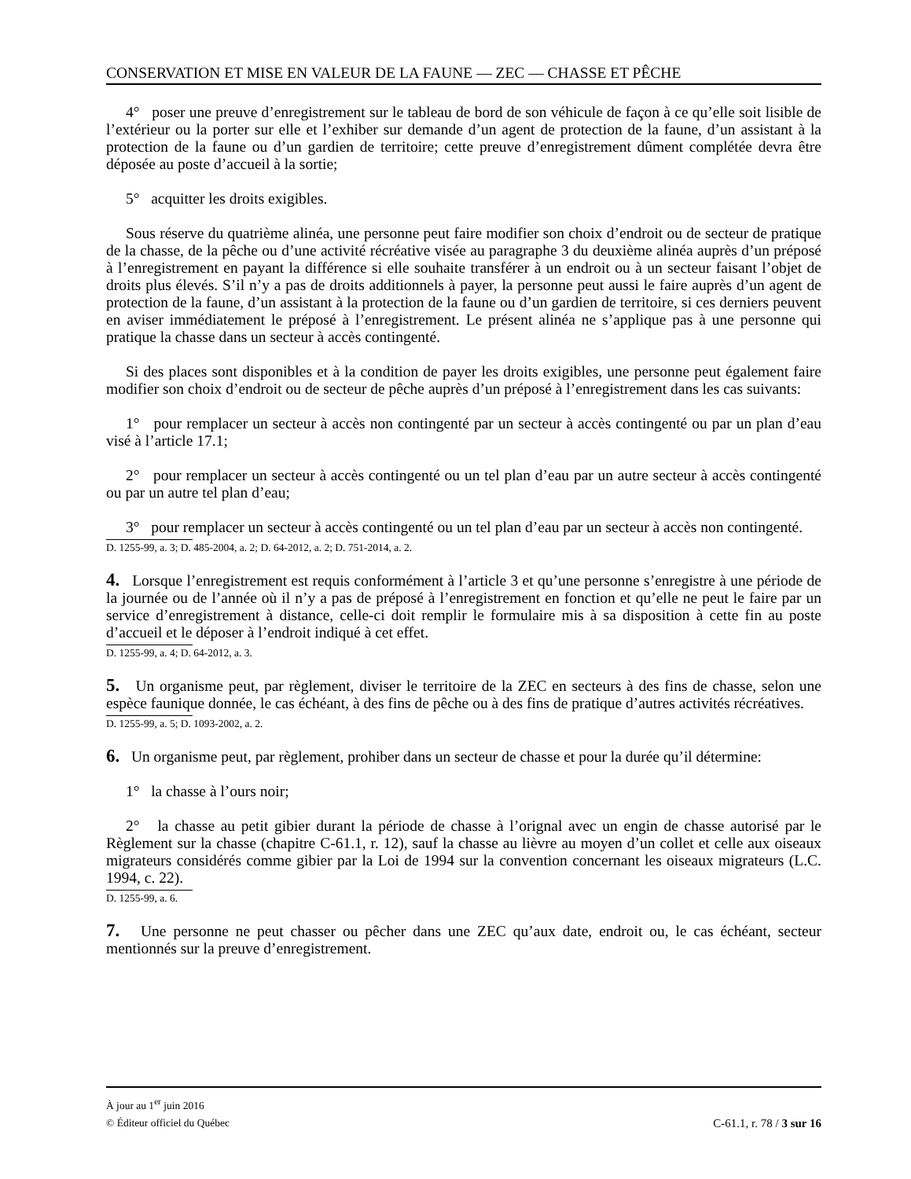CONSERVATION ET MISE EN VALEUR DE LA FAUNE — ZEC — CHASSE ET PÊCHE
4° poser une preuve d’enregistrement sur le tableau de bord de son véhicule de façon à ce qu’elle soit lisible de l’extérieur ou la porter sur elle et l’exhiber sur demande d’un agent de protection de la faune, d’un assistant à la protection de la faune ou d’un gardien de territoire; cette preuve d’enregistrement dûment complétée devra être déposée au poste d’accueil à la sortie;
5° acquitter les droits exigibles.
Sous réserve du quatrième alinéa, une personne peut faire modifier son choix d’endroit ou de secteur de pratique de la chasse, de la pêche ou d’une activité récréative visée au paragraphe 3 du deuxième alinéa auprès d’un préposé à l’enregistrement en payant la différence si elle souhaite transférer à un endroit ou à un secteur faisant l’objet de droits plus élevés. S’il n’y a pas de droits additionnels à payer, la personne peut aussi le faire auprès d’un agent de protection de la faune, d’un assistant à la protection de la faune ou d’un gardien de territoire, si ces derniers peuvent en aviser immédiatement le préposé à l’enregistrement. Le présent alinéa ne s’applique pas à une personne qui pratique la chasse dans un secteur à accès contingenté.
Si des places sont disponibles et à la condition de payer les droits exigibles, une personne peut également faire modifier son choix d’endroit ou de secteur de pêche auprès d’un préposé à l’enregistrement dans les cas suivants:
1° pour remplacer un secteur à accès non contingenté par un secteur à accès contingenté ou par un plan d’eau visé à l’article 17.1;
2° pour remplacer un secteur à accès contingenté ou un tel plan d’eau par un autre secteur à accès contingenté ou par un autre tel plan d’eau;
3° pour remplacer un secteur à accès contingenté ou un tel plan d’eau par un secteur à accès non contingenté.
D. 1255-99, a. 3; D. 485-2004, a. 2; D. 64-2012, a. 2; D. 751-2014, a. 2.
4. Lorsque l’enregistrement est requis conformément à l’article 3 et qu’une personne s’enregistre à une période de la journée ou de l’année où il n’y a pas de préposé à l’enregistrement en fonction et qu’elle ne peut le faire par un service d’enregistrement à distance, celle-ci doit remplir le formulaire mis à sa disposition à cette fin au poste d’accueil et le déposer à l’endroit indiqué à cet effet.
D. 1255-99, a. 4; D. 64-2012, a. 3.
5. Un organisme peut, par règlement, diviser le territoire de la ZEC en secteurs à des fins de chasse, selon une espèce faunique donnée, le cas échéant, à des fins de pêche ou à des fins de pratique d’autres activités récréatives.
D. 1255-99, a. 5; D. 1093-2002, a. 2.
6. Un organisme peut, par règlement, prohiber dans un secteur de chasse et pour la durée qu’il détermine:
1° la chasse à l’ours noir;
2° la chasse au petit gibier durant la période de chasse à l’orignal avec un engin de chasse autorisé par le Règlement sur la chasse (chapitre C-61.1, r. 12), sauf la chasse au lièvre au moyen d’un collet et celle aux oiseaux migrateurs considérés comme gibier par la Loi de 1994 sur la convention concernant les oiseaux migrateurs (L.C. 1994, c. 22).
D. 1255-99, a. 6.
7. Une personne ne peut chasser ou pêcher dans une ZEC qu’aux date, endroit ou, le cas échéant, secteur mentionnés sur la preuve d’enregistrement.
À jour au 1<sup>er</sup> juin 2016
© Éditeur officiel du Québec C-61.1, r. 78 / 3 sur 16